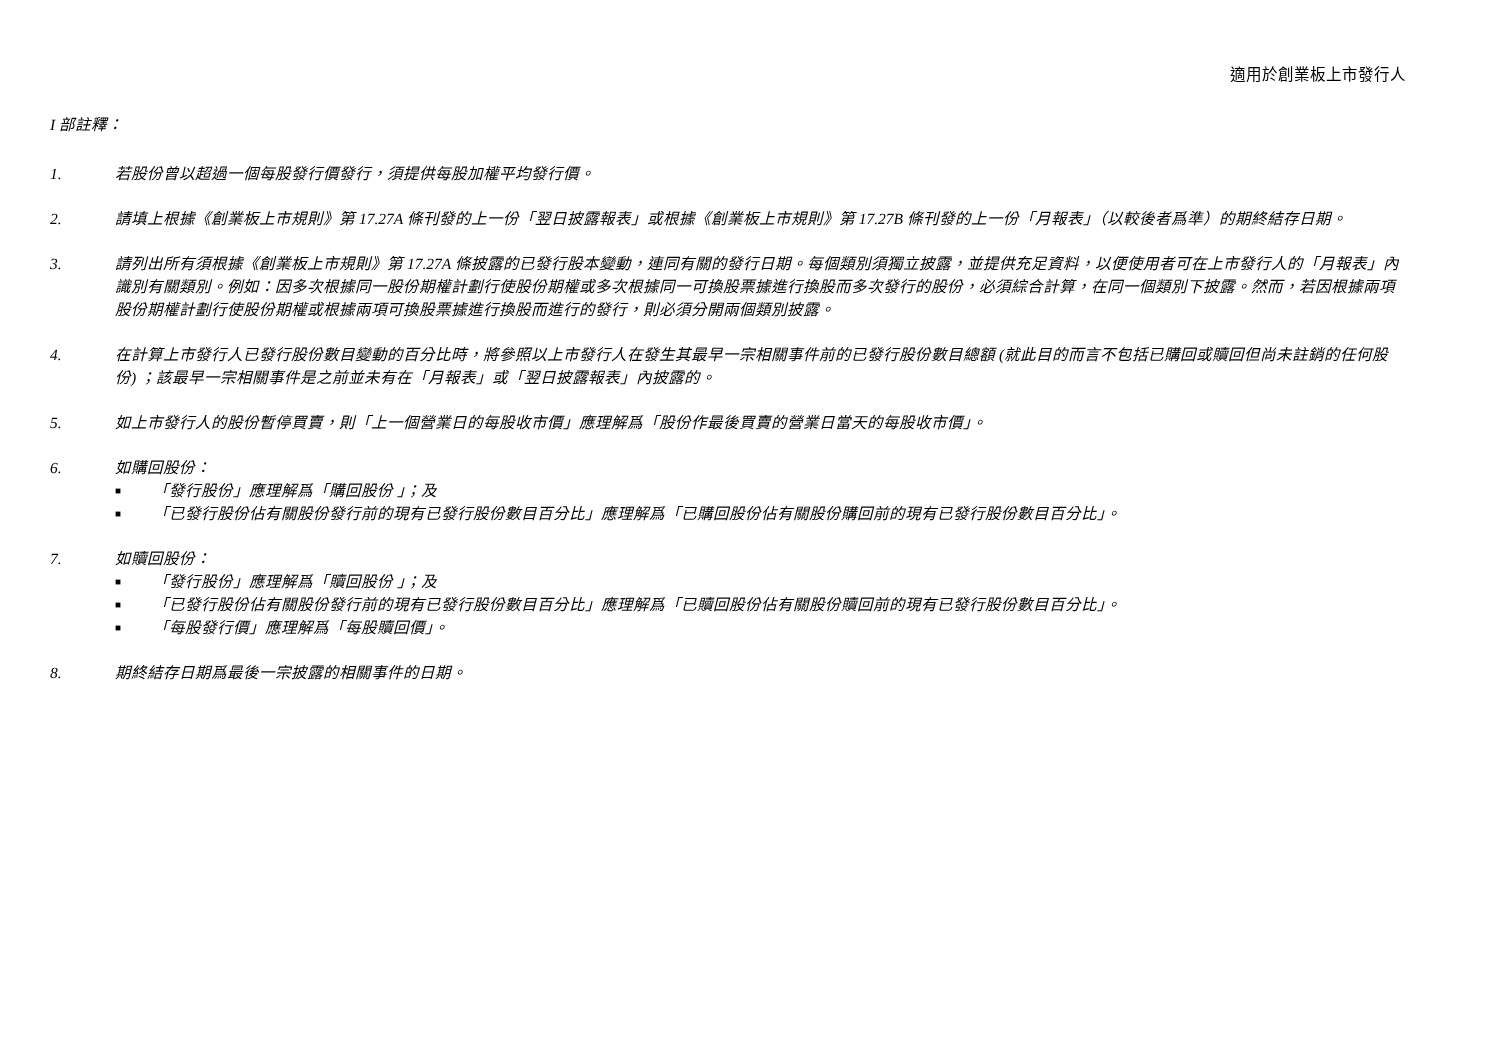適用於創業板上市發行人
I 部註釋：
1. 若股份曾以超過一個每股發行價發行，須提供每股加權平均發行價。
2. 請填上根據《創業板上市規則》第 17.27A 條刊發的上一份「翌日披露報表」或根據《創業板上市規則》第 17.27B 條刊發的上一份「月報表」（以較後者爲準）的期終結存日期。
3. 請列出所有須根據《創業板上市規則》第 17.27A 條披露的已發行股本變動，連同有關的發行日期。每個類別須獨立披露，並提供充足資料，以便使用者可在上市發行人的「月報表」內識別有關類別。例如：因多次根據同一股份期權計劃行使股份期權或多次根據同一可換股票據進行換股而多次發行的股份，必須綜合計算，在同一個類別下披露。然而，若因根據兩項股份期權計劃行使股份期權或根據兩項可換股票據進行換股而進行的發行，則必須分開兩個類別披露。
4. 在計算上市發行人已發行股份數目變動的百分比時，將參照以上市發行人在發生其最早一宗相關事件前的已發行股份數目總額 (就此目的而言不包括已購回或贖回但尚未註銷的任何股份) ；該最早一宗相關事件是之前並未有在「月報表」或「翌日披露報表」內披露的。
5. 如上市發行人的股份暫停買賣，則「上一個營業日的每股收市價」應理解爲「股份作最後買賣的營業日當天的每股收市價」。
6. 如購回股份：
■ 「發行股份」應理解爲「購回股份 」；及
■ 「已發行股份佔有關股份發行前的現有已發行股份數目百分比」應理解爲「已購回股份佔有關股份購回前的現有已發行股份數目百分比」。
7. 如贖回股份：
■ 「發行股份」應理解爲「贖回股份 」；及
■ 「已發行股份佔有關股份發行前的現有已發行股份數目百分比」應理解爲「已贖回股份佔有關股份贖回前的現有已發行股份數目百分比」。
■ 「每股發行價」應理解爲「每股贖回價」。
8. 期終結存日期爲最後一宗披露的相關事件的日期。